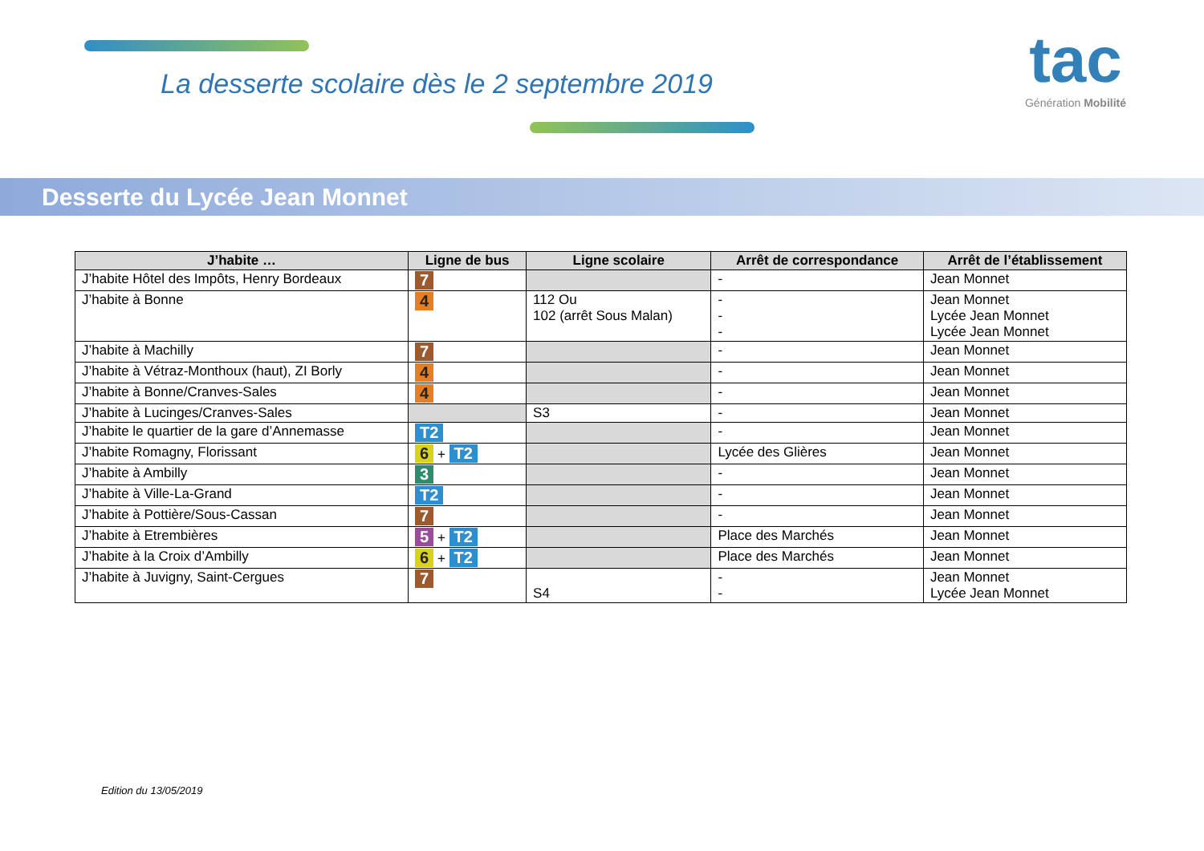La desserte scolaire dès le 2 septembre 2019
tac
Génération Mobilité
Desserte du Lycée Jean Monnet
| J’habite … | Ligne de bus | Ligne scolaire | Arrêt de correspondance | Arrêt de l’établissement |
| --- | --- | --- | --- | --- |
| J’habite Hôtel des Impôts, Henry Bordeaux | 7 | | - | Jean Monnet |
| J’habite à Bonne | 4 | 112 Ou 102 (arrêt Sous Malan) | - - - | Jean Monnet Lycée Jean Monnet Lycée Jean Monnet |
| J’habite à Machilly | 7 | | - | Jean Monnet |
| J’habite à Vétraz-Monthoux (haut), ZI Borly | 4 | | - | Jean Monnet |
| J’habite à Bonne/Cranves-Sales | 4 | | - | Jean Monnet |
| J’habite à Lucinges/Cranves-Sales | | S3 | - | Jean Monnet |
| J’habite le quartier de la gare d’Annemasse | T2 | | - | Jean Monnet |
| J’habite Romagny, Florissant | 6 + T2 | | Lycée des Glières | Jean Monnet |
| J’habite à Ambilly | 3 | | - | Jean Monnet |
| J’habite à Ville-La-Grand | T2 | | - | Jean Monnet |
| J’habite à Pottière/Sous-Cassan | 7 | | - | Jean Monnet |
| J’habite à Etrembières | 5 + T2 | | Place des Marchés | Jean Monnet |
| J’habite à la Croix d’Ambilly | 6 + T2 | | Place des Marchés | Jean Monnet |
| J’habite à Juvigny, Saint-Cergues | 7 | S4 | - - | Jean Monnet Lycée Jean Monnet |
Edition du 13/05/2019